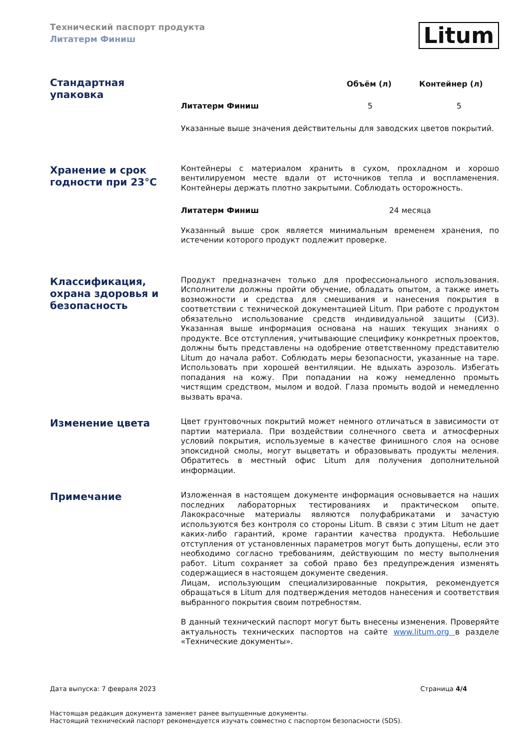Технический паспорт продукта
Литатерм Финиш
Litum
Стандартная упаковка
| | Объём (л) | Контейнер (л) |
| --- | --- | --- |
| Литатерм Финиш | 5 | 5 |
Указанные выше значения действительны для заводских цветов покрытий.
Хранение и срок годности при 23°С
Контейнеры с материалом хранить в сухом, прохладном и хорошо вентилируемом месте вдали от источников тепла и воспламенения. Контейнеры держать плотно закрытыми. Соблюдать осторожность.
| Литатерм Финиш | 24 месяца |
Указанный выше срок является минимальным временем хранения, по истечении которого продукт подлежит проверке.
Классификация, охрана здоровья и безопасность
Продукт предназначен только для профессионального использования. Исполнители должны пройти обучение, обладать опытом, а также иметь возможности и средства для смешивания и нанесения покрытия в соответствии с технической документацией Litum. При работе с продуктом обязательно использование средств индивидуальной защиты (СИЗ). Указанная выше информация основана на наших текущих знаниях о продукте. Все отступления, учитывающие специфику конкретных проектов, должны быть представлены на одобрение ответственному представителю Litum до начала работ. Соблюдать меры безопасности, указанные на таре. Использовать при хорошей вентиляции. Не вдыхать аэрозоль. Избегать попадания на кожу. При попадании на кожу немедленно промыть чистящим средством, мылом и водой. Глаза промыть водой и немедленно вызвать врача.
Изменение цвета
Цвет грунтовочных покрытий может немного отличаться в зависимости от партии материала. При воздействии солнечного света и атмосферных условий покрытия, используемые в качестве финишного слоя на основе эпоксидной смолы, могут выцветать и образовывать продукты меления. Обратитесь в местный офис Litum для получения дополнительной информации.
Примечание
Изложенная в настоящем документе информация основывается на наших последних лабораторных тестированиях и практическом опыте. Лакокрасочные материалы являются полуфабрикатами и зачастую используются без контроля со стороны Litum. В связи с этим Litum не дает каких-либо гарантий, кроме гарантии качества продукта. Небольшие отступления от установленных параметров могут быть допущены, если это необходимо согласно требованиям, действующим по месту выполнения работ. Litum сохраняет за собой право без предупреждения изменять содержащиеся в настоящем документе сведения.
Лицам, использующим специализированные покрытия, рекомендуется обращаться в Litum для подтверждения методов нанесения и соответствия выбранного покрытия своим потребностям.
В данный технический паспорт могут быть внесены изменения. Проверяйте актуальность технических паспортов на сайте www.litum.org в разделе «Технические документы».
Дата выпуска: 7 февраля 2023 Страница 4/4
Настоящая редакция документа заменяет ранее выпущенные документы.
Настоящий технический паспорт рекомендуется изучать совместно с паспортом безопасности (SDS).